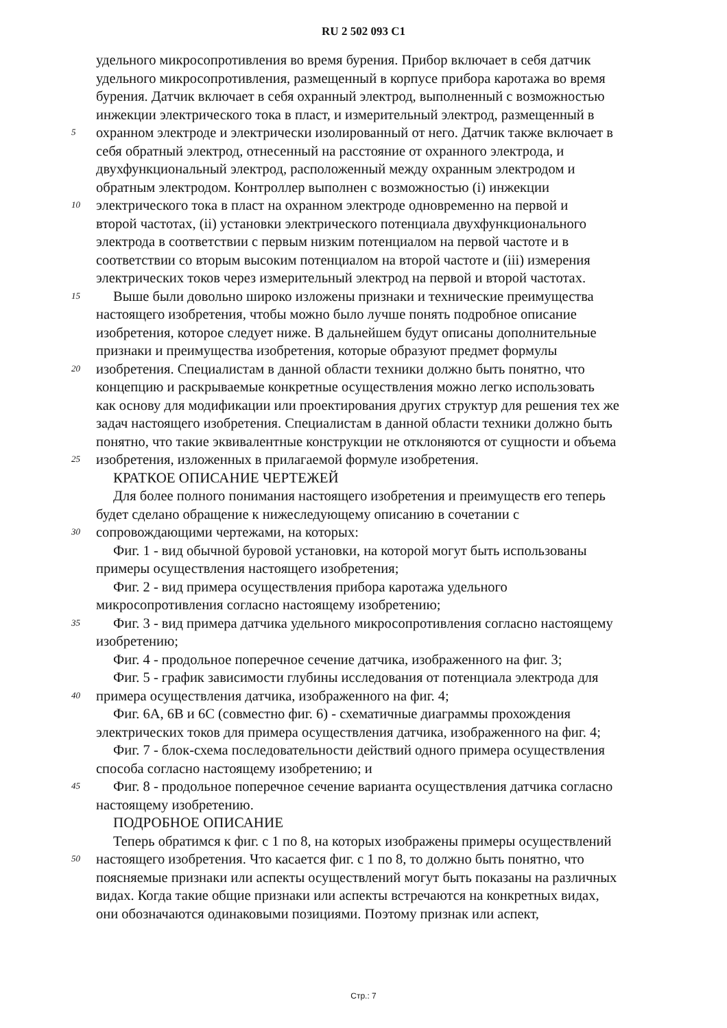RU 2 502 093 C1
удельного микросопротивления во время бурения. Прибор включает в себя датчик
удельного микросопротивления, размещенный в корпусе прибора каротажа во время
бурения. Датчик включает в себя охранный электрод, выполненный с возможностью
инжекции электрического тока в пласт, и измерительный электрод, размещенный в
5
охранном электроде и электрически изолированный от него. Датчик также включает в
себя обратный электрод, отнесенный на расстояние от охранного электрода, и
двухфункциональный электрод, расположенный между охранным электродом и
обратным электродом. Контроллер выполнен с возможностью (i) инжекции
10
электрического тока в пласт на охранном электроде одновременно на первой и
второй частотах, (ii) установки электрического потенциала двухфункционального
электрода в соответствии с первым низким потенциалом на первой частоте и в
соответствии со вторым высоким потенциалом на второй частоте и (iii) измерения
электрических токов через измерительный электрод на первой и второй частотах.
15
Выше были довольно широко изложены признаки и технические преимущества
настоящего изобретения, чтобы можно было лучше понять подробное описание
изобретения, которое следует ниже. В дальнейшем будут описаны дополнительные
признаки и преимущества изобретения, которые образуют предмет формулы
20
изобретения. Специалистам в данной области техники должно быть понятно, что
концепцию и раскрываемые конкретные осуществления можно легко использовать
как основу для модификации или проектирования других структур для решения тех же
задач настоящего изобретения. Специалистам в данной области техники должно быть
понятно, что такие эквивалентные конструкции не отклоняются от сущности и объема
25
изобретения, изложенных в прилагаемой формуле изобретения.
КРАТКОЕ ОПИСАНИЕ ЧЕРТЕЖЕЙ
Для более полного понимания настоящего изобретения и преимуществ его теперь
будет сделано обращение к нижеследующему описанию в сочетании с
30
сопровождающими чертежами, на которых:
Фиг. 1 - вид обычной буровой установки, на которой могут быть использованы
примеры осуществления настоящего изобретения;
Фиг. 2 - вид примера осуществления прибора каротажа удельного
микросопротивления согласно настоящему изобретению;
35
Фиг. 3 - вид примера датчика удельного микросопротивления согласно настоящему
изобретению;
Фиг. 4 - продольное поперечное сечение датчика, изображенного на фиг. 3;
Фиг. 5 - график зависимости глубины исследования от потенциала электрода для
40
примера осуществления датчика, изображенного на фиг. 4;
Фиг. 6A, 6B и 6C (совместно фиг. 6) - схематичные диаграммы прохождения
электрических токов для примера осуществления датчика, изображенного на фиг. 4;
Фиг. 7 - блок-схема последовательности действий одного примера осуществления
способа согласно настоящему изобретению; и
45
Фиг. 8 - продольное поперечное сечение варианта осуществления датчика согласно
настоящему изобретению.
ПОДРОБНОЕ ОПИСАНИЕ
Теперь обратимся к фиг. с 1 по 8, на которых изображены примеры осуществлений
50
настоящего изобретения. Что касается фиг. с 1 по 8, то должно быть понятно, что
поясняемые признаки или аспекты осуществлений могут быть показаны на различных
видах. Когда такие общие признаки или аспекты встречаются на конкретных видах,
они обозначаются одинаковыми позициями. Поэтому признак или аспект,
Стр.: 7